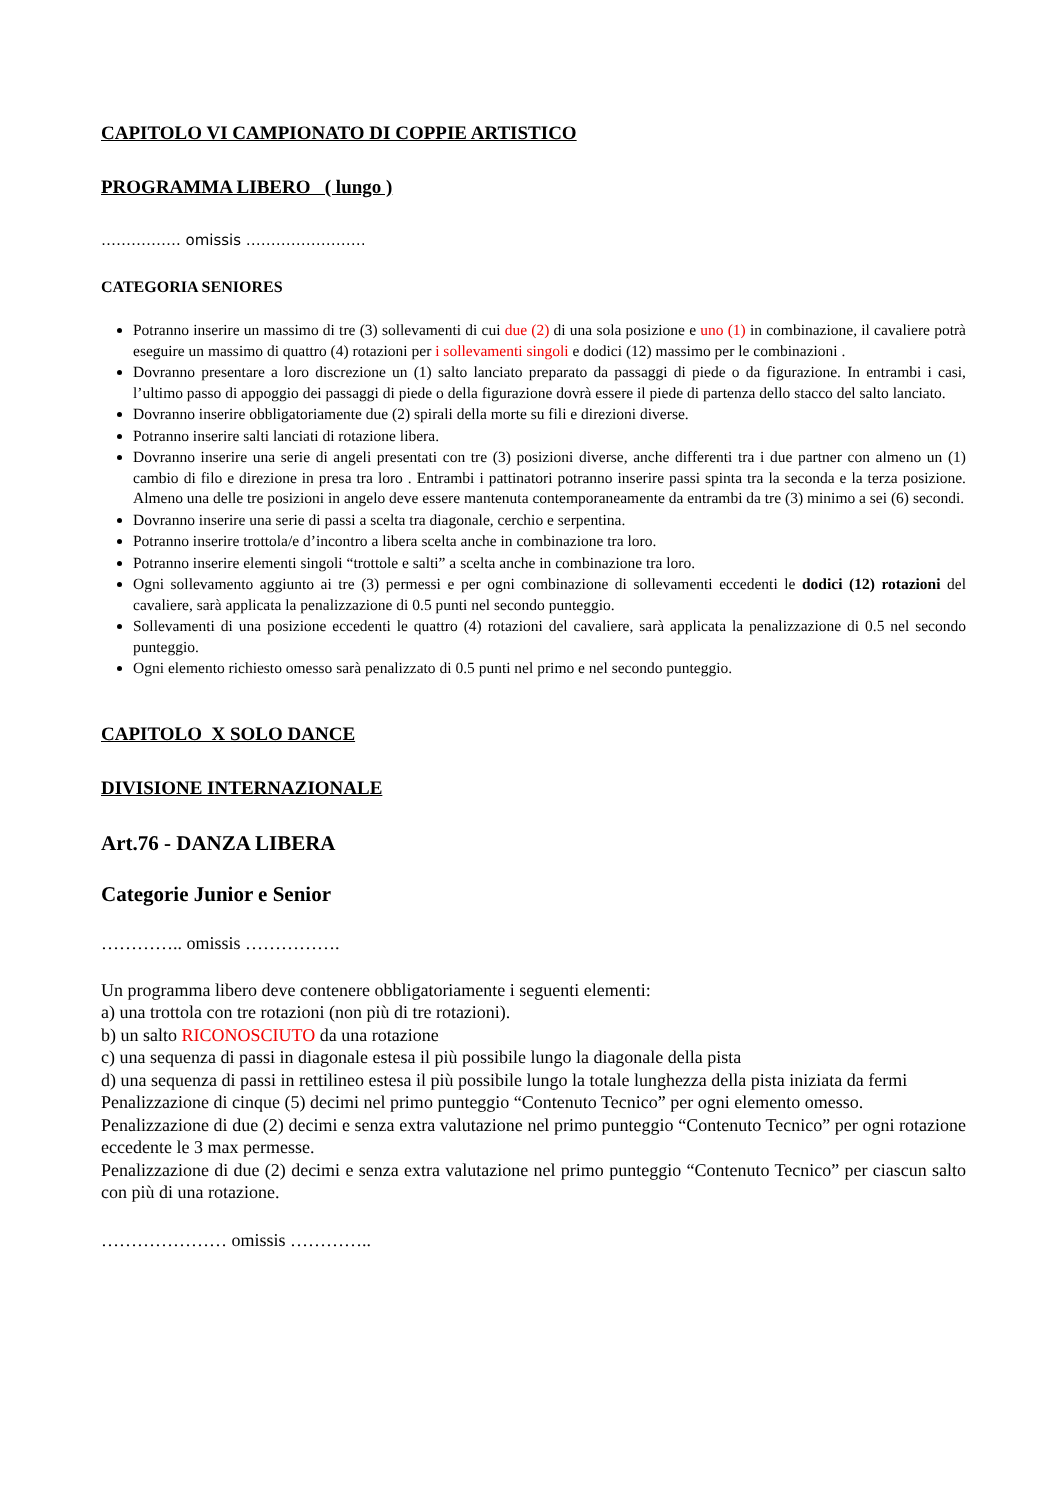CAPITOLO VI CAMPIONATO DI COPPIE ARTISTICO
PROGRAMMA LIBERO ( lungo )
……………. omissis ……………………
CATEGORIA SENIORES
Potranno inserire un massimo di tre (3) sollevamenti di cui due (2) di una sola posizione e uno (1) in combinazione, il cavaliere potrà eseguire un massimo di quattro (4) rotazioni per i sollevamenti singoli e dodici (12) massimo per le combinazioni .
Dovranno presentare a loro discrezione un (1) salto lanciato preparato da passaggi di piede o da figurazione. In entrambi i casi, l’ultimo passo di appoggio dei passaggi di piede o della figurazione dovrà essere il piede di partenza dello stacco del salto lanciato.
Dovranno inserire obbligatoriamente due (2) spirali della morte su fili e direzioni diverse.
Potranno inserire salti lanciati di rotazione libera.
Dovranno inserire una serie di angeli presentati con tre (3) posizioni diverse, anche differenti tra i due partner con almeno un (1) cambio di filo e direzione in presa tra loro . Entrambi i pattinatori potranno inserire passi spinta tra la seconda e la terza posizione. Almeno una delle tre posizioni in angelo deve essere mantenuta contemporaneamente da entrambi da tre (3) minimo a sei (6) secondi.
Dovranno inserire una serie di passi a scelta tra diagonale, cerchio e serpentina.
Potranno inserire trottola/e d’incontro a libera scelta anche in combinazione tra loro.
Potranno inserire elementi singoli “trottole e salti” a scelta anche in combinazione tra loro.
Ogni sollevamento aggiunto ai tre (3) permessi e per ogni combinazione di sollevamenti eccedenti le dodici (12) rotazioni del cavaliere, sarà applicata la penalizzazione di 0.5 punti nel secondo punteggio.
Sollevamenti di una posizione eccedenti le quattro (4) rotazioni del cavaliere, sarà applicata la penalizzazione di 0.5 nel secondo punteggio.
Ogni elemento richiesto omesso sarà penalizzato di 0.5 punti nel primo e nel secondo punteggio.
CAPITOLO X SOLO DANCE
DIVISIONE INTERNAZIONALE
Art.76 - DANZA LIBERA
Categorie Junior e Senior
………….. omissis …………….
Un programma libero deve contenere obbligatoriamente i seguenti elementi:
a) una trottola con tre rotazioni (non più di tre rotazioni).
b) un salto RICONOSCIUTO da una rotazione
c) una sequenza di passi in diagonale estesa il più possibile lungo la diagonale della pista
d) una sequenza di passi in rettilineo estesa il più possibile lungo la totale lunghezza della pista iniziata da fermi
Penalizzazione di cinque (5) decimi nel primo punteggio “Contenuto Tecnico” per ogni elemento omesso.
Penalizzazione di due (2) decimi e senza extra valutazione nel primo punteggio “Contenuto Tecnico” per ogni rotazione eccedente le 3 max permesse.
Penalizzazione di due (2) decimi e senza extra valutazione nel primo punteggio “Contenuto Tecnico” per ciascun salto con più di una rotazione.
………………… omissis …………..